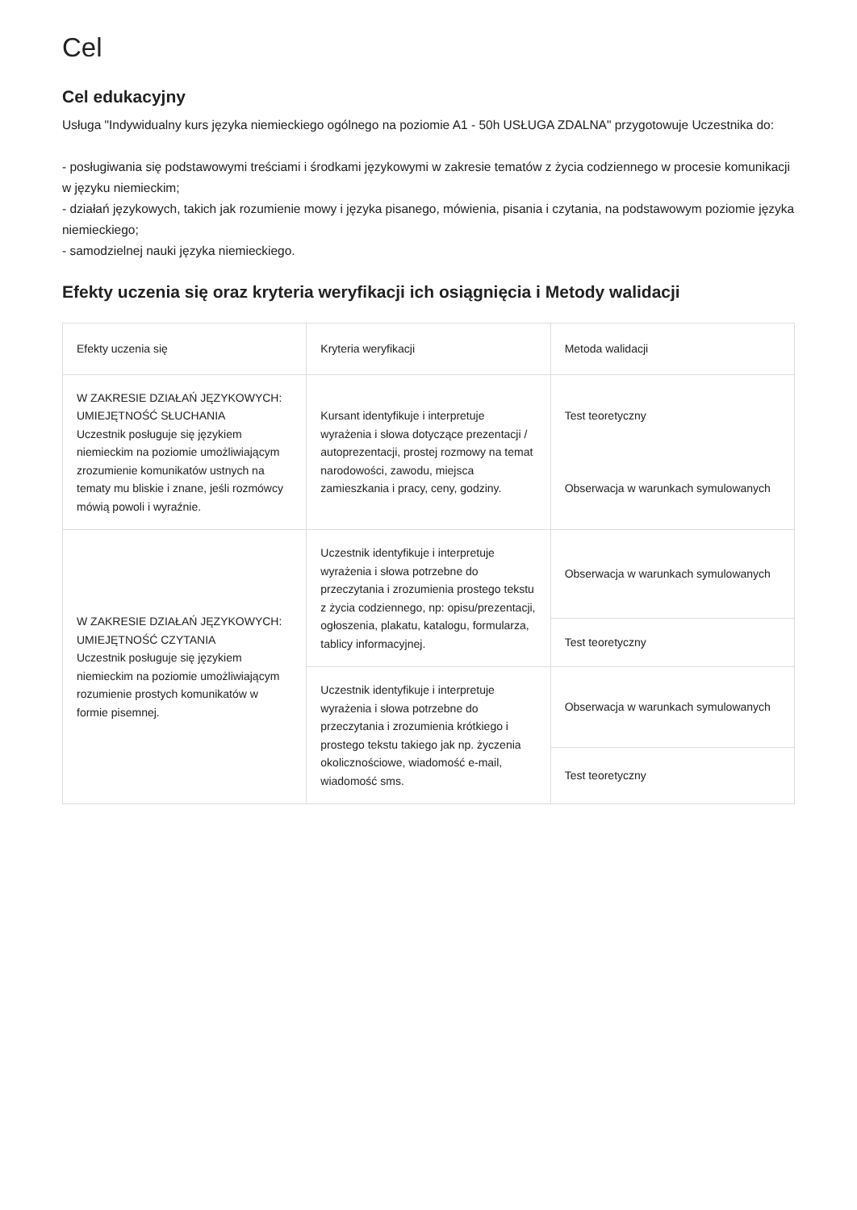Cel
Cel edukacyjny
Usługa "Indywidualny kurs języka niemieckiego ogólnego na poziomie A1 - 50h USŁUGA ZDALNA" przygotowuje Uczestnika do:
- posługiwania się podstawowymi treściami i środkami językowymi w zakresie tematów z życia codziennego w procesie komunikacji w języku niemieckim;
- działań językowych, takich jak rozumienie mowy i języka pisanego, mówienia, pisania i czytania, na podstawowym poziomie języka niemieckiego;
- samodzielnej nauki języka niemieckiego.
Efekty uczenia się oraz kryteria weryfikacji ich osiągnięcia i Metody walidacji
| Efekty uczenia się | Kryteria weryfikacji | Metoda walidacji |
| --- | --- | --- |
| W ZAKRESIE DZIAŁAŃ JĘZYKOWYCH: UMIEJĘTNOŚĆ SŁUCHANIA Uczestnik posługuje się językiem niemieckim na poziomie umożliwiającym zrozumienie komunikatów ustnych na tematy mu bliskie i znane, jeśli rozmówcy mówią powoli i wyraźnie. | Kursant identyfikuje i interpretuje wyrażenia i słowa dotyczące prezentacji / autoprezentacji, prostej rozmowy na temat narodowości, zawodu, miejsca zamieszkania i pracy, ceny, godziny. | Test teoretyczny Obserwacja w warunkach symulowanych |
| W ZAKRESIE DZIAŁAŃ JĘZYKOWYCH: UMIEJĘTNOŚĆ CZYTANIA Uczestnik posługuje się językiem niemieckim na poziomie umożliwiającym rozumienie prostych komunikatów w formie pisemnej. | Uczestnik identyfikuje i interpretuje wyrażenia i słowa potrzebne do przeczytania i zrozumienia prostego tekstu z życia codziennego, np: opisu/prezentacji, ogłoszenia, plakatu, katalogu, formularza, tablicy informacyjnej. | Obserwacja w warunkach symulowanych |
| | | Test teoretyczny |
| | Uczestnik identyfikuje i interpretuje wyrażenia i słowa potrzebne do przeczytania i zrozumienia krótkiego i prostego tekstu takiego jak np. życzenia okolicznościowe, wiadomość e-mail, wiadomość sms. | Obserwacja w warunkach symulowanych |
| | | Test teoretyczny |